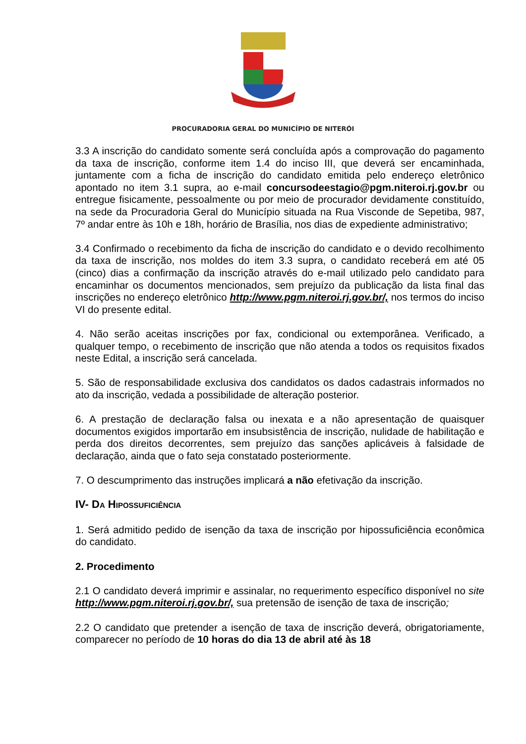PROCURADORIA GERAL DO MUNICÍPIO DE NITERÓI
3.3 A inscrição do candidato somente será concluída após a comprovação do pagamento da taxa de inscrição, conforme item 1.4 do inciso III, que deverá ser encaminhada, juntamente com a ficha de inscrição do candidato emitida pelo endereço eletrônico apontado no item 3.1 supra, ao e-mail concursodeestagio@pgm.niteroi.rj.gov.br ou entregue fisicamente, pessoalmente ou por meio de procurador devidamente constituído, na sede da Procuradoria Geral do Município situada na Rua Visconde de Sepetiba, 987, 7º andar entre às 10h e 18h, horário de Brasília, nos dias de expediente administrativo;
3.4 Confirmado o recebimento da ficha de inscrição do candidato e o devido recolhimento da taxa de inscrição, nos moldes do item 3.3 supra, o candidato receberá em até 05 (cinco) dias a confirmação da inscrição através do e-mail utilizado pelo candidato para encaminhar os documentos mencionados, sem prejuízo da publicação da lista final das inscrições no endereço eletrônico http://www.pgm.niteroi.rj.gov.br/, nos termos do inciso VI do presente edital.
4. Não serão aceitas inscrições por fax, condicional ou extemporânea. Verificado, a qualquer tempo, o recebimento de inscrição que não atenda a todos os requisitos fixados neste Edital, a inscrição será cancelada.
5. São de responsabilidade exclusiva dos candidatos os dados cadastrais informados no ato da inscrição, vedada a possibilidade de alteração posterior.
6. A prestação de declaração falsa ou inexata e a não apresentação de quaisquer documentos exigidos importarão em insubsistência de inscrição, nulidade de habilitação e perda dos direitos decorrentes, sem prejuízo das sanções aplicáveis à falsidade de declaração, ainda que o fato seja constatado posteriormente.
7. O descumprimento das instruções implicará a não efetivação da inscrição.
IV- DA HIPOSSUFICIÊNCIA
1. Será admitido pedido de isenção da taxa de inscrição por hipossuficiência econômica do candidato.
2. Procedimento
2.1 O candidato deverá imprimir e assinalar, no requerimento específico disponível no site http://www.pgm.niteroi.rj.gov.br/, sua pretensão de isenção de taxa de inscrição;
2.2 O candidato que pretender a isenção de taxa de inscrição deverá, obrigatoriamente, comparecer no período de 10 horas do dia 13 de abril até às 18